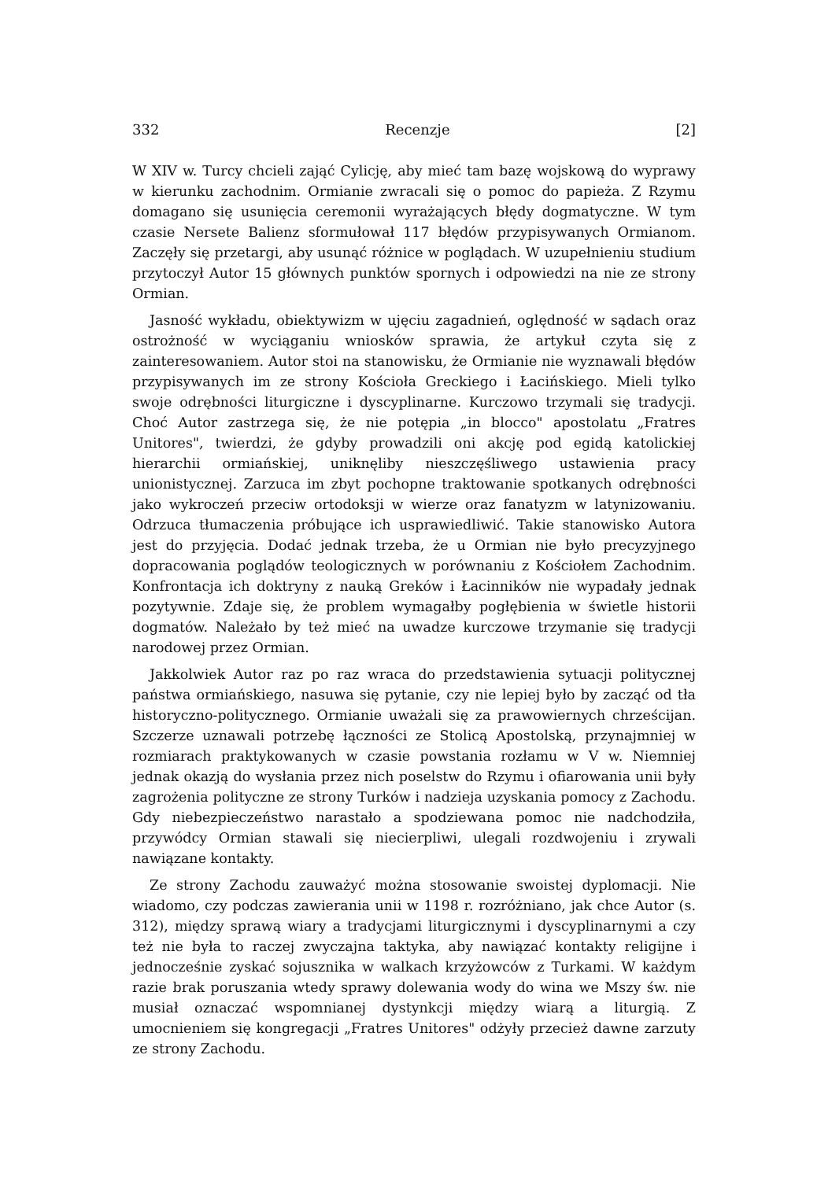332 Recenzje [2]
W XIV w. Turcy chcieli zająć Cylicję, aby mieć tam bazę wojskową do wyprawy w kierunku zachodnim. Ormianie zwracali się o pomoc do papieża. Z Rzymu domagano się usunięcia ceremonii wyrażających błędy dogmatyczne. W tym czasie Nersete Balienz sformułował 117 błędów przypisywanych Ormianom. Zaczęły się przetargi, aby usunąć różnice w poglądach. W uzupełnieniu studium przytoczył Autor 15 głównych punktów spornych i odpowiedzi na nie ze strony Ormian.
Jasność wykładu, obiektywizm w ujęciu zagadnień, oględność w sądach oraz ostrożność w wyciąganiu wniosków sprawia, że artykuł czyta się z zainteresowaniem. Autor stoi na stanowisku, że Ormianie nie wyznawali błędów przypisywanych im ze strony Kościoła Greckiego i Łacińskiego. Mieli tylko swoje odrębności liturgiczne i dyscyplinarne. Kurczowo trzymali się tradycji. Choć Autor zastrzega się, że nie potępia „in blocco" apostolatu „Fratres Unitores", twierdzi, że gdyby prowadzili oni akcję pod egidą katolickiej hierarchii ormiańskiej, uniknęliby nieszczęśliwego ustawienia pracy unionistycznej. Zarzuca im zbyt pochopne traktowanie spotkanych odrębności jako wykroczeń przeciw ortodoksji w wierze oraz fanatyzm w latynizowaniu. Odrzuca tłumaczenia próbujące ich usprawiedliwić. Takie stanowisko Autora jest do przyjęcia. Dodać jednak trzeba, że u Ormian nie było precyzyjnego dopracowania poglądów teologicznych w porównaniu z Kościołem Zachodnim. Konfrontacja ich doktryny z nauką Greków i Łacinników nie wypadały jednak pozytywnie. Zdaje się, że problem wymagałby pogłębienia w świetle historii dogmatów. Należało by też mieć na uwadze kurczowe trzymanie się tradycji narodowej przez Ormian.
Jakkolwiek Autor raz po raz wraca do przedstawienia sytuacji politycznej państwa ormiańskiego, nasuwa się pytanie, czy nie lepiej było by zacząć od tła historyczno-politycznego. Ormianie uważali się za prawowiernych chrześcijan. Szczerze uznawali potrzebę łączności ze Stolicą Apostolską, przynajmniej w rozmiarach praktykowanych w czasie powstania rozłamu w V w. Niemniej jednak okazją do wysłania przez nich poselstw do Rzymu i ofiarowania unii były zagrożenia polityczne ze strony Turków i nadzieja uzyskania pomocy z Zachodu. Gdy niebezpieczeństwo narastało a spodziewana pomoc nie nadchodziła, przywódcy Ormian stawali się niecierpliwi, ulegali rozdwojeniu i zrywali nawiązane kontakty.
Ze strony Zachodu zauważyć można stosowanie swoistej dyplomacji. Nie wiadomo, czy podczas zawierania unii w 1198 r. rozróżniano, jak chce Autor (s. 312), między sprawą wiary a tradycjami liturgicznymi i dyscyplinarnymi a czy też nie była to raczej zwyczajna taktyka, aby nawiązać kontakty religijne i jednocześnie zyskać sojusznika w walkach krzyżowców z Turkami. W każdym razie brak poruszania wtedy sprawy dolewania wody do wina we Mszy św. nie musiał oznaczać wspomnianej dystynkcji między wiarą a liturgią. Z umocnieniem się kongregacji „Fratres Unitores" odżyły przecież dawne zarzuty ze strony Zachodu.